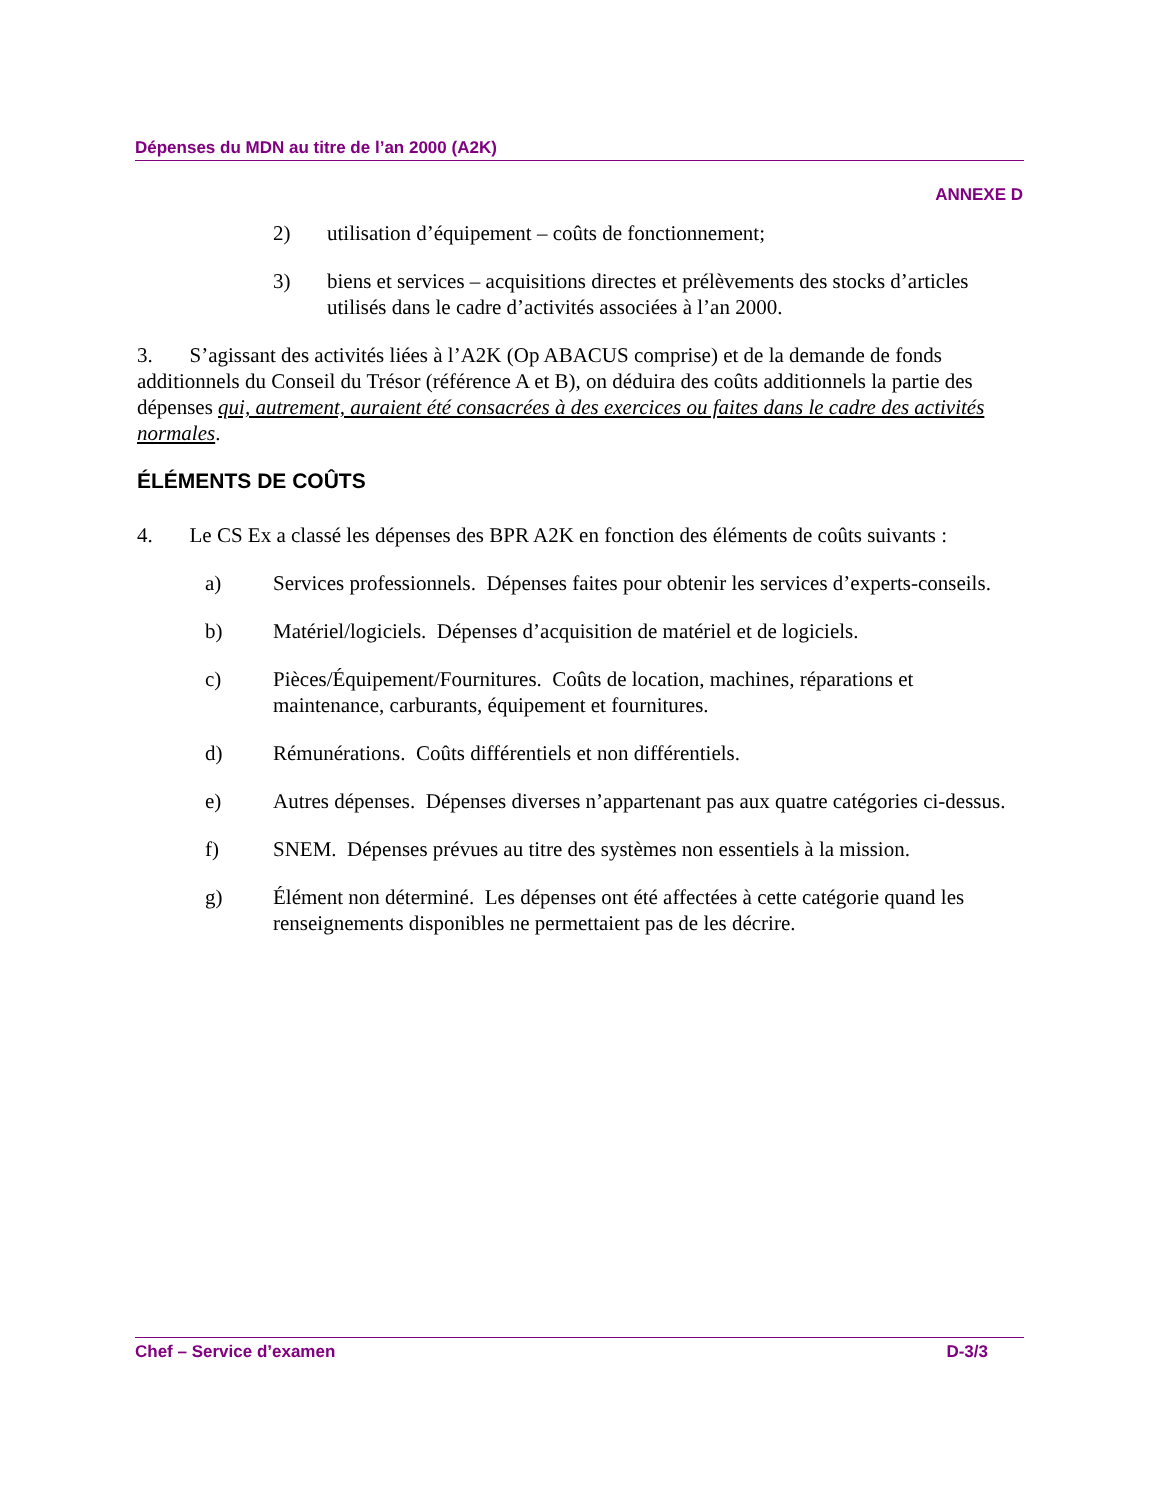Dépenses du MDN au titre de l’an 2000 (A2K)
ANNEXE D
2) utilisation d’équipement – coûts de fonctionnement;
3) biens et services – acquisitions directes et prélèvements des stocks d’articles utilisés dans le cadre d’activités associées à l’an 2000.
3. S’agissant des activités liées à l’A2K (Op ABACUS comprise) et de la demande de fonds additionnels du Conseil du Trésor (référence A et B), on déduira des coûts additionnels la partie des dépenses qui, autrement, auraient été consacrées à des exercices ou faites dans le cadre des activités normales.
ÉLÉMENTS DE COÛTS
4. Le CS Ex a classé les dépenses des BPR A2K en fonction des éléments de coûts suivants :
a) Services professionnels. Dépenses faites pour obtenir les services d’experts-conseils.
b) Matériel/logiciels. Dépenses d’acquisition de matériel et de logiciels.
c) Pièces/Équipement/Fournitures. Coûts de location, machines, réparations et maintenance, carburants, équipement et fournitures.
d) Rémunérations. Coûts différentiels et non différentiels.
e) Autres dépenses. Dépenses diverses n’appartenant pas aux quatre catégories ci-dessus.
f) SNEM. Dépenses prévues au titre des systèmes non essentiels à la mission.
g) Élément non déterminé. Les dépenses ont été affectées à cette catégorie quand les renseignements disponibles ne permettaient pas de les décrire.
Chef – Service d’examen D-3/3